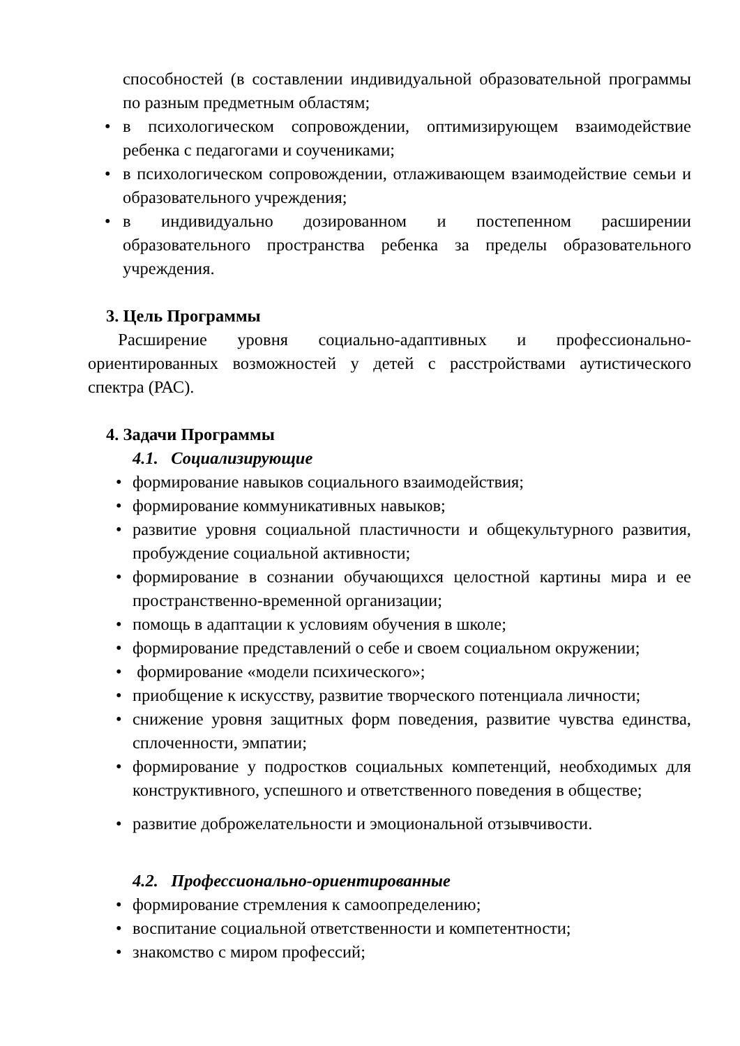способностей (в составлении индивидуальной образовательной программы по разным предметным областям;
• в психологическом сопровождении, оптимизирующем взаимодействие ребенка с педагогами и соучениками;
• в психологическом сопровождении, отлаживающем взаимодействие семьи и образовательного учреждения;
• в индивидуально дозированном и постепенном расширении образовательного пространства ребенка за пределы образовательного учреждения.
3. Цель Программы
Расширение уровня социально-адаптивных и профессионально-ориентированных возможностей у детей с расстройствами аутистического спектра (РАС).
4. Задачи Программы
4.1. Социализирующие
• формирование навыков социального взаимодействия;
• формирование коммуникативных навыков;
• развитие уровня социальной пластичности и общекультурного развития, пробуждение социальной активности;
• формирование в сознании обучающихся целостной картины мира и ее пространственно-временной организации;
• помощь в адаптации к условиям обучения в школе;
• формирование представлений о себе и своем социальном окружении;
• формирование «модели психического»;
• приобщение к искусству, развитие творческого потенциала личности;
• снижение уровня защитных форм поведения, развитие чувства единства, сплоченности, эмпатии;
• формирование у подростков социальных компетенций, необходимых для конструктивного, успешного и ответственного поведения в обществе;
• развитие доброжелательности и эмоциональной отзывчивости.
4.2. Профессионально-ориентированные
• формирование стремления к самоопределению;
• воспитание социальной ответственности и компетентности;
• знакомство с миром профессий;